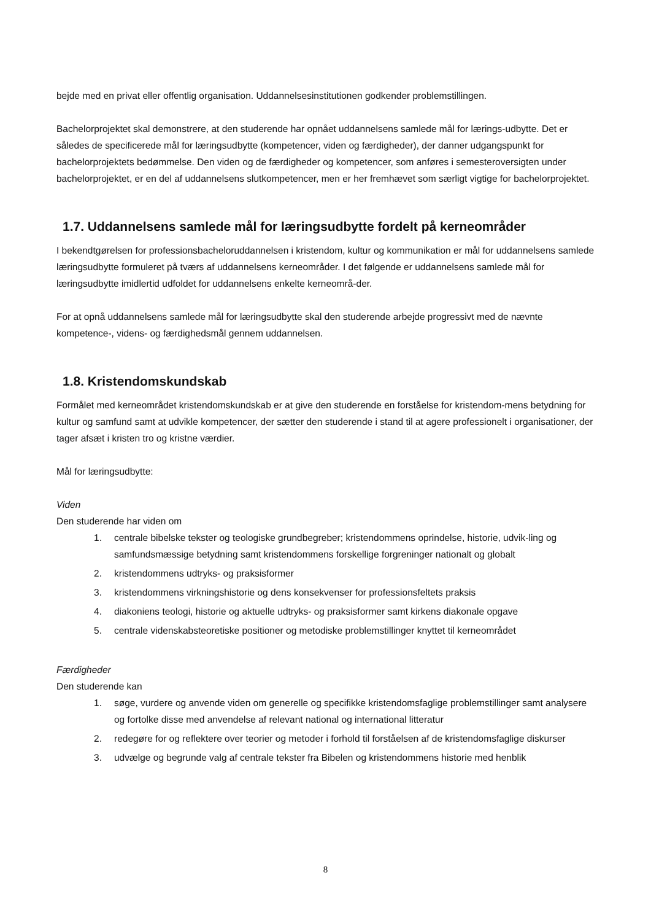bejde med en privat eller offentlig organisation. Uddannelsesinstitutionen godkender problemstillingen.
Bachelorprojektet skal demonstrere, at den studerende har opnået uddannelsens samlede mål for lærings-udbytte. Det er således de specificerede mål for læringsudbytte (kompetencer, viden og færdigheder), der danner udgangspunkt for bachelorprojektets bedømmelse. Den viden og de færdigheder og kompetencer, som anføres i semesteroversigten under bachelorprojektet, er en del af uddannelsens slutkompetencer, men er her fremhævet som særligt vigtige for bachelorprojektet.
1.7. Uddannelsens samlede mål for læringsudbytte fordelt på kerneområder
I bekendtgørelsen for professionsbacheloruddannelsen i kristendom, kultur og kommunikation er mål for uddannelsens samlede læringsudbytte formuleret på tværs af uddannelsens kerneområder. I det følgende er uddannelsens samlede mål for læringsudbytte imidlertid udfoldet for uddannelsens enkelte kerneområ-der.
For at opnå uddannelsens samlede mål for læringsudbytte skal den studerende arbejde progressivt med de nævnte kompetence-, videns- og færdighedsmål gennem uddannelsen.
1.8. Kristendomskundskab
Formålet med kerneområdet kristendomskundskab er at give den studerende en forståelse for kristendom-mens betydning for kultur og samfund samt at udvikle kompetencer, der sætter den studerende i stand til at agere professionelt i organisationer, der tager afsæt i kristen tro og kristne værdier.
Mål for læringsudbytte:
Viden
Den studerende har viden om
1. centrale bibelske tekster og teologiske grundbegreber; kristendommens oprindelse, historie, udvik-ling og samfundsmæssige betydning samt kristendommens forskellige forgreninger nationalt og globalt
2. kristendommens udtryks- og praksisformer
3. kristendommens virkningshistorie og dens konsekvenser for professionsfeltets praksis
4. diakoniens teologi, historie og aktuelle udtryks- og praksisformer samt kirkens diakonale opgave
5. centrale videnskabsteoretiske positioner og metodiske problemstillinger knyttet til kerneområdet
Færdigheder
Den studerende kan
1. søge, vurdere og anvende viden om generelle og specifikke kristendomsfaglige problemstillinger samt analysere og fortolke disse med anvendelse af relevant national og international litteratur
2. redegøre for og reflektere over teorier og metoder i forhold til forståelsen af de kristendomsfaglige diskurser
3. udvælge og begrunde valg af centrale tekster fra Bibelen og kristendommens historie med henblik
8